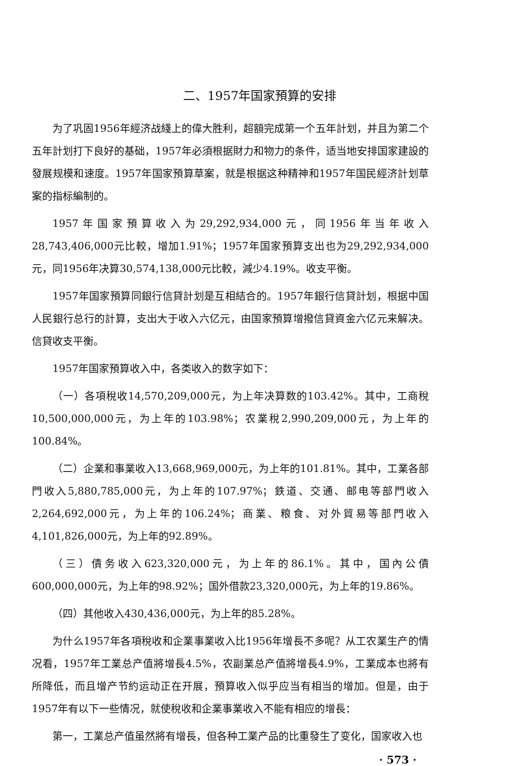二、1957年国家預算的安排
为了巩固1956年經济战綫上的偉大胜利，超額完成第一个五年計划，并且为第二个五年計划打下良好的基础，1957年必須根据財力和物力的条件，适当地安排国家建設的發展规模和速度。1957年国家預算草案，就是根据这种精神和1957年国民經济計划草案的指标編制的。
1957年国家預算收入为29,292,934,000元，同1956年当年收入28,743,406,000元比較，增加1.91%；1957年国家預算支出也为29,292,934,000元，同1956年决算30,574,138,000元比較，減少4.19%。收支平衡。
1957年国家預算同銀行信貸計划是互相結合的。1957年銀行信貸計划，根据中国人民銀行总行的計算，支出大于收入六亿元，由国家預算增撥信貸資金六亿元来解决。信貸收支平衡。
1957年国家預算收入中，各类收入的数字如下：
（一）各項稅收14,570,209,000元，为上年决算数的103.42%。其中，工商稅10,500,000,000元，为上年的103.98%；农業稅2,990,209,000元，为上年的100.84%。
（二）企業和事業收入13,668,969,000元，为上年的101.81%。其中，工業各部門收入5,880,785,000元，为上年的107.97%；鉄道、交通、邮电等部門收入2,264,692,000元，为上年的106.24%；商業、粮食、对外貿易等部門收入4,101,826,000元，为上年的92.89%。
（三）債务收入623,320,000元，为上年的86.1%。其中，国內公債600,000,000元，为上年的98.92%；国外借款23,320,000元，为上年的19.86%。
（四）其他收入430,436,000元，为上年的85.28%。
为什么1957年各項稅收和企業事業收入比1956年增長不多呢？从工农業生产的情况看，1957年工業总产值將增長4.5%，农副業总产值將增長4.9%，工業成本也將有所降低，而且增产节約运动正在开展，預算收入似乎应当有相当的增加。但是，由于1957年有以下一些情况，就使稅收和企業事業收入不能有相应的增長：
第一，工業总产值虽然將有增長，但各种工業产品的比重發生了变化，国家收入也
· 573 ·